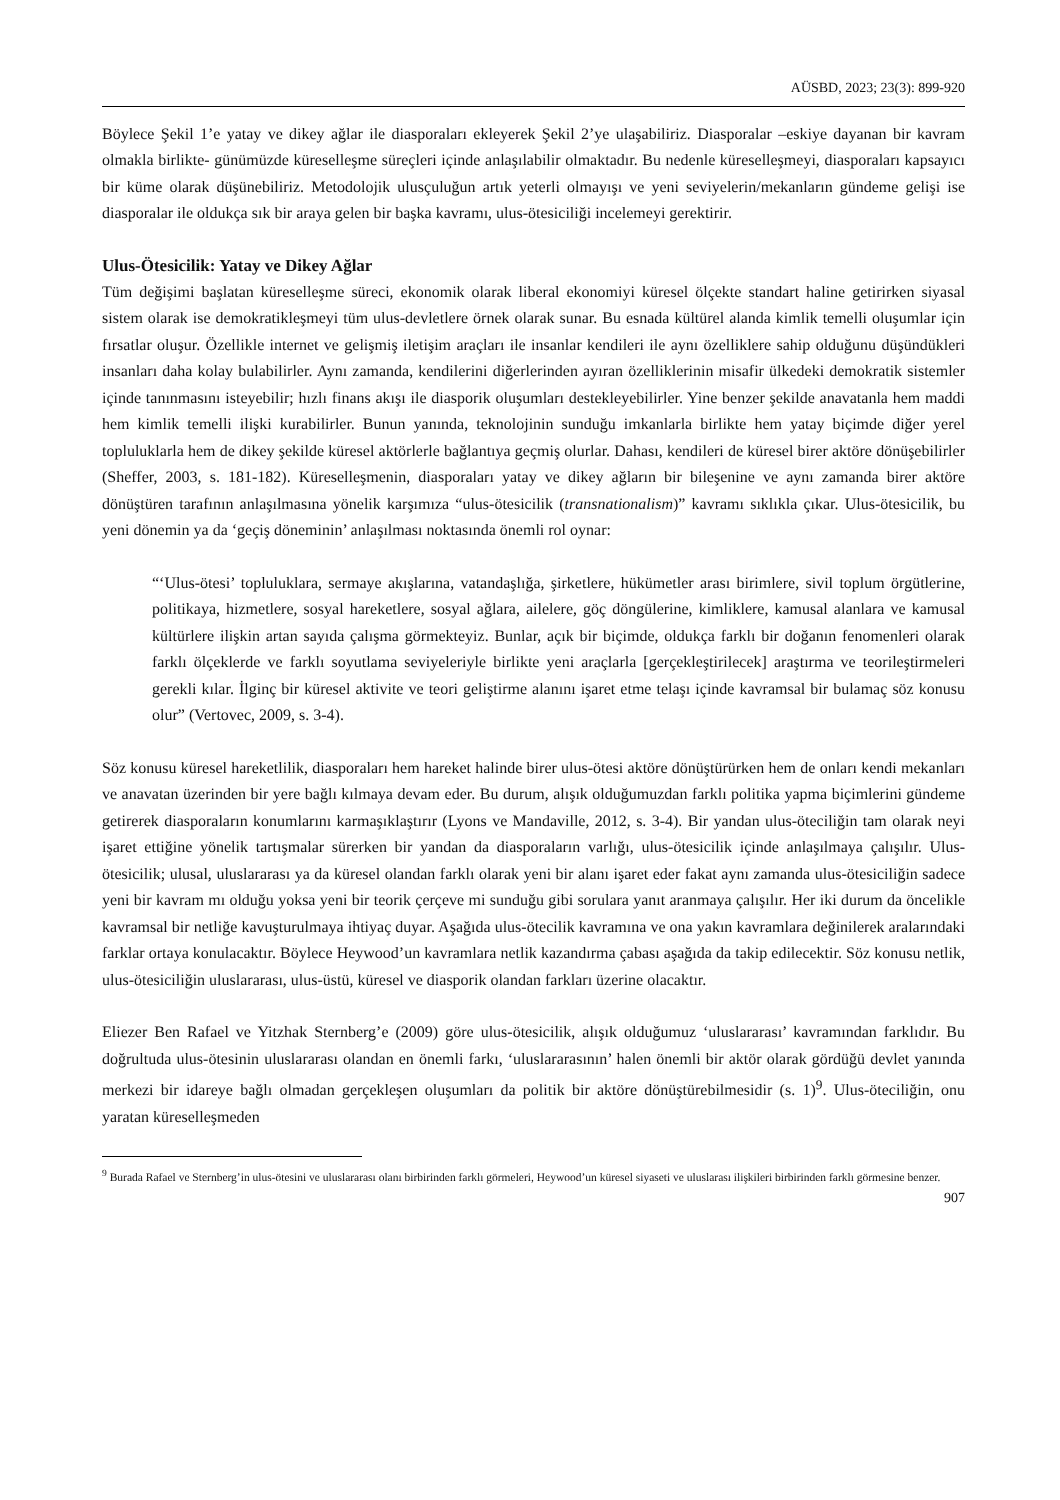AÜSBD, 2023; 23(3): 899-920
Böylece Şekil 1’e yatay ve dikey ağlar ile diasporaları ekleyerek Şekil 2’ye ulaşabiliriz. Diasporalar –eskiye dayanan bir kavram olmakla birlikte- günümüzde küreselleşme süreçleri içinde anlaşılabilir olmaktadır. Bu nedenle küreselleşmeyi, diasporaları kapsayıcı bir küme olarak düşünebiliriz. Metodolojik ulusçuluğun artık yeterli olmayışı ve yeni seviyelerin/mekanların gündeme gelişi ise diasporalar ile oldukça sık bir araya gelen bir başka kavramı, ulus-ötesiciliği incelemeyi gerektirir.
Ulus-Ötesicilik: Yatay ve Dikey Ağlar
Tüm değişimi başlatan küreselleşme süreci, ekonomik olarak liberal ekonomiyi küresel ölçekte standart haline getirirken siyasal sistem olarak ise demokratikleşmeyi tüm ulus-devletlere örnek olarak sunar. Bu esnada kültürel alanda kimlik temelli oluşumlar için fırsatlar oluşur. Özellikle internet ve gelişmiş iletişim araçları ile insanlar kendileri ile aynı özelliklere sahip olduğunu düşündükleri insanları daha kolay bulabilirler. Aynı zamanda, kendilerini diğerlerinden ayıran özelliklerinin misafir ülkedeki demokratik sistemler içinde tanınmasını isteyebilir; hızlı finans akışı ile diasporik oluşumları destekleyebilirler. Yine benzer şekilde anavatanla hem maddi hem kimlik temelli ilişki kurabilirler. Bunun yanında, teknolojinin sunduğu imkanlarla birlikte hem yatay biçimde diğer yerel topluluklarla hem de dikey şekilde küresel aktörlerle bağlantıya geçmiş olurlar. Dahası, kendileri de küresel birer aktöre dönüşebilirler (Sheffer, 2003, s. 181-182). Küreselleşmenin, diasporaları yatay ve dikey ağların bir bileşenine ve aynı zamanda birer aktöre dönüştüren tarafının anlaşılmasına yönelik karşımıza “ulus-ötesicilik (transnationalism)” kavramı sıklıkla çıkar. Ulus-ötesicilik, bu yeni dönemin ya da ‘geçiş döneminin’ anlaşılması noktasında önemli rol oynar:
“‘Ulus-ötesi’ topluluklara, sermaye akışlarına, vatandaşlığa, şirketlere, hükümetler arası birimlere, sivil toplum örgütlerine, politikaya, hizmetlere, sosyal hareketlere, sosyal ağlara, ailelere, göç döngülerine, kimliklere, kamusal alanlara ve kamusal kültürlere ilişkin artan sayıda çalışma görmekteyiz. Bunlar, açık bir biçimde, oldukça farklı bir doğanın fenomenleri olarak farklı ölçeklerde ve farklı soyutlama seviyeleriyle birlikte yeni araçlarla [gerçekleştirilecek] araştırma ve teorileştirmeleri gerekli kılar. İlginç bir küresel aktivite ve teori geliştirme alanını işaret etme telaşı içinde kavramsal bir bulamaç söz konusu olur” (Vertovec, 2009, s. 3-4).
Söz konusu küresel hareketlilik, diasporaları hem hareket halinde birer ulus-ötesi aktöre dönüştürürken hem de onları kendi mekanları ve anavatan üzerinden bir yere bağlı kılmaya devam eder. Bu durum, alışık olduğumuzdan farklı politika yapma biçimlerini gündeme getirerek diasporaların konumlarını karmaşıklaştırır (Lyons ve Mandaville, 2012, s. 3-4). Bir yandan ulus-öteciliğin tam olarak neyi işaret ettiğine yönelik tartışmalar sürerken bir yandan da diasporaların varlığı, ulus-ötesicilik içinde anlaşılmaya çalışılır. Ulus-ötesicilik; ulusal, uluslararası ya da küresel olandan farklı olarak yeni bir alanı işaret eder fakat aynı zamanda ulus-ötesiciliğin sadece yeni bir kavram mı olduğu yoksa yeni bir teorik çerçeve mi sunduğu gibi sorulara yanıt aranmaya çalışılır. Her iki durum da öncelikle kavramsal bir netliğe kavuşturulmaya ihtiyaç duyar. Aşağıda ulus-ötecilik kavramına ve ona yakın kavramlara değinilerek aralarındaki farklar ortaya konulacaktır. Böylece Heywood’un kavramlara netlik kazandırma çabası aşağıda da takip edilecektir. Söz konusu netlik, ulus-ötesiciliğin uluslararası, ulus-üstü, küresel ve diasporik olandan farkları üzerine olacaktır.
Eliezer Ben Rafael ve Yitzhak Sternberg’e (2009) göre ulus-ötesicilik, alışık olduğumuz ‘uluslararası’ kavramından farklıdır. Bu doğrultuda ulus-ötesinin uluslararası olandan en önemli farkı, ‘uluslararasının’ halen önemli bir aktör olarak gördüğü devlet yanında merkezi bir idareye bağlı olmadan gerçekleşen oluşumları da politik bir aktöre dönüştürebilmesidir (s. 1)<sup>9</sup>. Ulus-öteciliğin, onu yaratan küreselleşmeden
<sup>9</sup> Burada Rafael ve Sternberg’in ulus-ötesini ve uluslararası olanı birbirinden farklı görmeleri, Heywood’un küresel siyaseti ve uluslarası ilişkileri birbirinden farklı görmesine benzer.
907